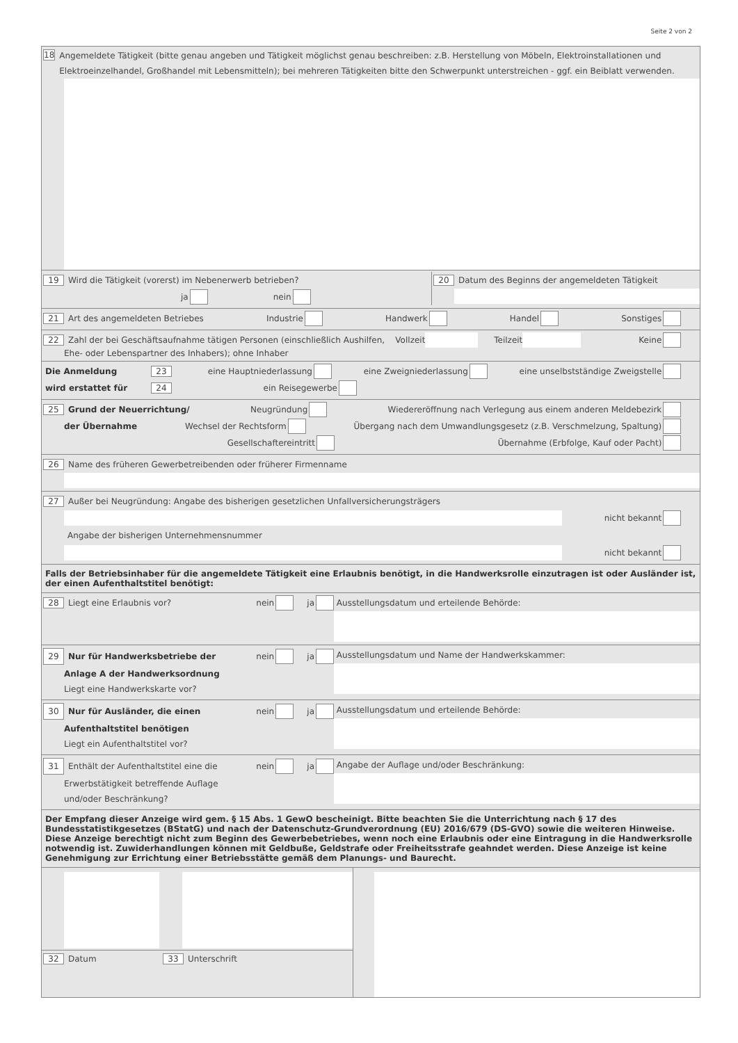Seite 2 von 2
18 Angemeldete Tätigkeit (bitte genau angeben und Tätigkeit möglichst genau beschreiben: z.B. Herstellung von Möbeln, Elektroinstallationen und Elektroeinzelhandel, Großhandel mit Lebensmitteln); bei mehreren Tätigkeiten bitte den Schwerpunkt unterstreichen - ggf. ein Beiblatt verwenden.
19 Wird die Tätigkeit (vorerst) im Nebenerwerb betrieben?
ja nein
20 Datum des Beginns der angemeldeten Tätigkeit
21 Art des angemeldeten Betriebes Industrie Handwerk Handel Sonstiges
22 Zahl der bei Geschäftsaufnahme tätigen Personen (einschließlich Aushilfen, Vollzeit Teilzeit Keine
Ehe- oder Lebenspartner des Inhabers); ohne Inhaber
Die Anmeldung 23 eine Hauptniederlassung eine Zweigniederlassung eine unselbstständige Zweigstelle
wird erstattet für 24 ein Reisegewerbe
25 Grund der Neuerrichtung/ Neugründung Wiedereröffnung nach Verlegung aus einem anderen Meldebezirk
der Übernahme Wechsel der Rechtsform Übergang nach dem Umwandlungsgesetz (z.B. Verschmelzung, Spaltung)
Gesellschaftereintritt Übernahme (Erbfolge, Kauf oder Pacht)
26 Name des früheren Gewerbetreibenden oder früherer Firmenname
27 Außer bei Neugründung: Angabe des bisherigen gesetzlichen Unfallversicherungsträgers
nicht bekannt
Angabe der bisherigen Unternehmensnummer
nicht bekannt
Falls der Betriebsinhaber für die angemeldete Tätigkeit eine Erlaubnis benötigt, in die Handwerksrolle einzutragen ist oder Ausländer ist, der einen Aufenthaltstitel benötigt:
28 Liegt eine Erlaubnis vor? nein ja Ausstellungsdatum und erteilende Behörde:
29 Nur für Handwerksbetriebe der nein ja
Anlage A der Handwerksordnung
Liegt eine Handwerkskarte vor?
Ausstellungsdatum und Name der Handwerkskammer:
30 Nur für Ausländer, die einen nein ja
Aufenthaltstitel benötigen
Liegt ein Aufenthaltstitel vor?
Ausstellungsdatum und erteilende Behörde:
31 Enthält der Aufenthaltstitel eine die nein ja
Erwerbstätigkeit betreffende Auflage
und/oder Beschränkung?
Angabe der Auflage und/oder Beschränkung:
Der Empfang dieser Anzeige wird gem. § 15 Abs. 1 GewO bescheinigt. Bitte beachten Sie die Unterrichtung nach § 17 des Bundesstatistikgesetzes (BStatG) und nach der Datenschutz-Grundverordnung (EU) 2016/679 (DS-GVO) sowie die weiteren Hinweise. Diese Anzeige berechtigt nicht zum Beginn des Gewerbebetriebes, wenn noch eine Erlaubnis oder eine Eintragung in die Handwerksrolle notwendig ist. Zuwiderhandlungen können mit Geldbuße, Geldstrafe oder Freiheitsstrafe geahndet werden. Diese Anzeige ist keine Genehmigung zur Errichtung einer Betriebsstätte gemäß dem Planungs- und Baurecht.
32 Datum 33 Unterschrift